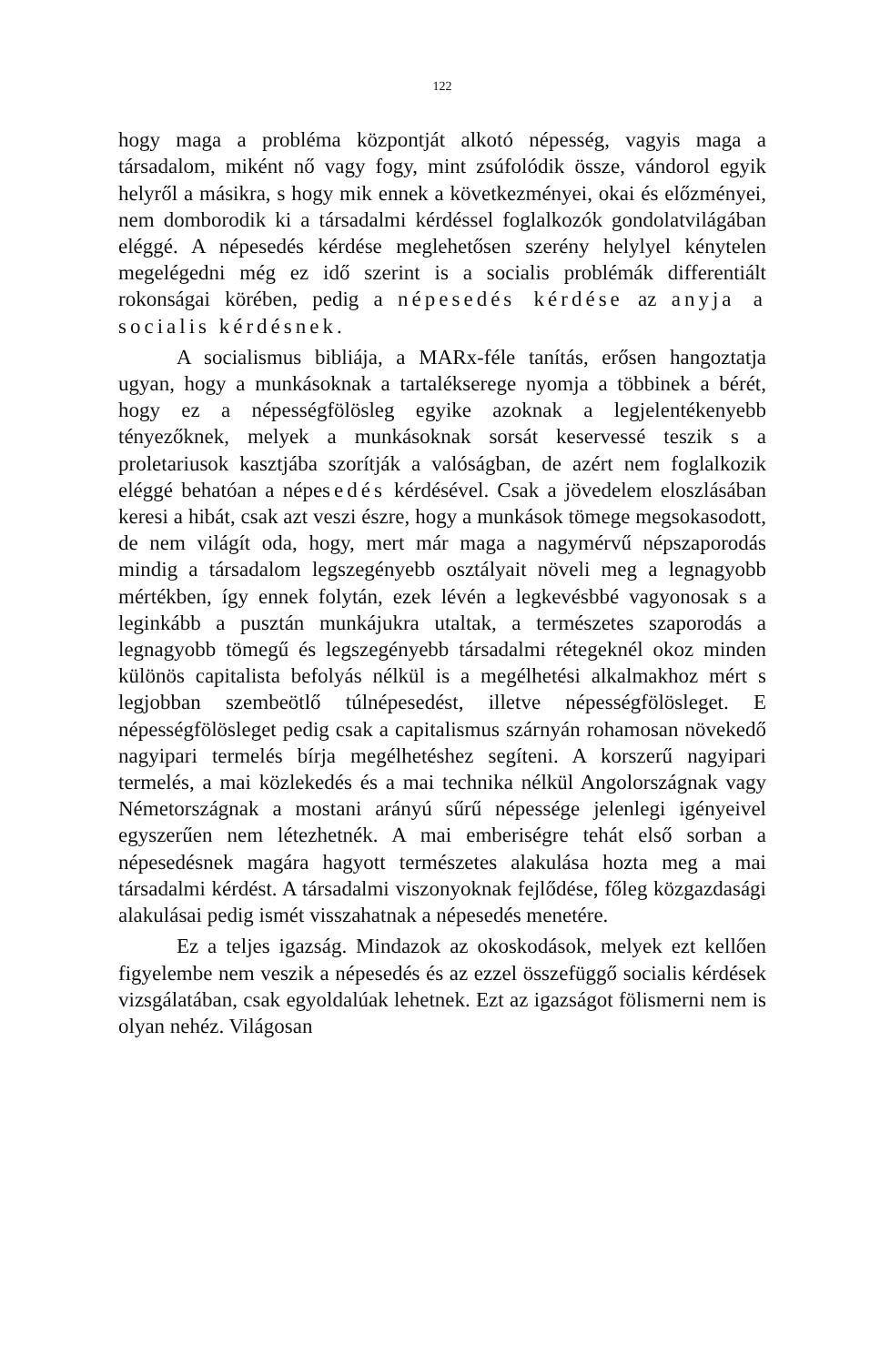122
hogy maga a probléma központját alkotó népesség, vagyis maga a társadalom, miként nő vagy fogy, mint zsúfolódik össze, vándorol egyik helyről a másikra, s hogy mik ennek a következményei, okai és előzményei, nem domborodik ki a társadalmi kérdéssel foglalkozók gondolatvilágában eléggé. A népesedés kérdése meglehetősen szerény helylyel kénytelen megelégedni még ez idő szerint is a socialis problémák differentiált rokonságai körében, pedig a népesedés kérdése az anyja a socialis kérdésnek.
A socialismus bibliája, a MARx-féle tanítás, erősen hangoztatja ugyan, hogy a munkásoknak a tartalékserege nyomja a többinek a bérét, hogy ez a népességfölösleg egyike azoknak a legjelentékenyebb tényezőknek, melyek a munkásoknak sorsát keservessé teszik s a proletariusok kasztjába szorítják a valóságban, de azért nem foglalkozik eléggé behatóan a népesedés kérdésével. Csak a jövedelem eloszlásában keresi a hibát, csak azt veszi észre, hogy a munkások tömege megsokasodott, de nem világít oda, hogy, mert már maga a nagymérvű népszaporodás mindig a társadalom legszegényebb osztályait növeli meg a legnagyobb mértékben, így ennek folytán, ezek lévén a legkevésbbé vagyonosak s a leginkább a pusztán munkájukra utaltak, a természetes szaporodás a legnagyobb tömegű és legszegényebb társadalmi rétegeknél okoz minden különös capitalista befolyás nélkül is a megélhetési alkalmakhoz mért s legjobban szembeötlő túlnépesedést, illetve népességfölösleget. E népességfölösleget pedig csak a capitalismus szárnyán rohamosan növekedő nagyipari termelés bírja megélhetéshez segíteni. A korszerű nagyipari termelés, a mai közlekedés és a mai technika nélkül Angolországnak vagy Németországnak a mostani arányú sűrű népessége jelenlegi igényeivel egyszerűen nem létezhetnék. A mai emberiségre tehát első sorban a népesedésnek magára hagyott természetes alakulása hozta meg a mai társadalmi kérdést. A társadalmi viszonyoknak fejlődése, főleg közgazdasági alakulásai pedig ismét visszahatnak a népesedés menetére.
Ez a teljes igazság. Mindazok az okoskodások, melyek ezt kellően figyelembe nem veszik a népesedés és az ezzel összefüggő socialis kérdések vizsgálatában, csak egyoldalúak lehetnek. Ezt az igazságot fölismerni nem is olyan nehéz. Világosan